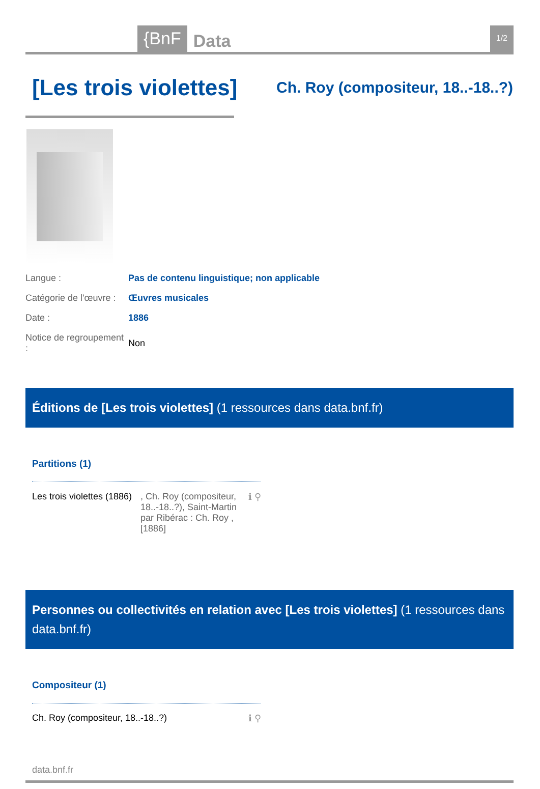{BnF Data 1/2
[Les trois violettes]
Ch. Roy (compositeur, 18..-18..?)
| Langue : | Pas de contenu linguistique; non applicable |
| Catégorie de l'œuvre : | Œuvres musicales |
| Date : | 1886 |
| Notice de regroupement : | Non |
Éditions de [Les trois violettes] (1 ressources dans data.bnf.fr)
Partitions (1)
Les trois violettes (1886)
, Ch. Roy (compositeur, 18..-18..?), Saint-Martin par Ribérac : Ch. Roy , [1886]
ℹ ⚲
Personnes ou collectivités en relation avec [Les trois violettes] (1 ressources dans data.bnf.fr)
Compositeur (1)
Ch. Roy (compositeur, 18..-18..?)
ℹ ⚲
data.bnf.fr